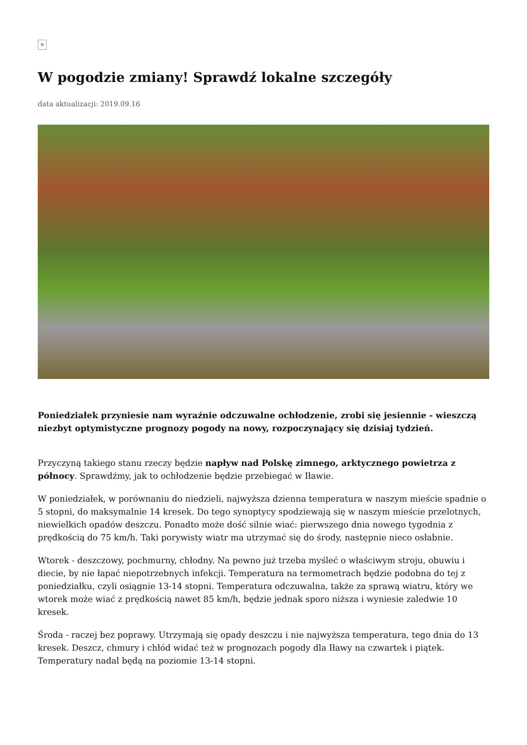×
W pogodzie zmiany! Sprawdź lokalne szczegóły
data aktualizacji: 2019.09.16
Poniedziałek przyniesie nam wyraźnie odczuwalne ochłodzenie, zrobi się jesiennie - wieszczą niezbyt optymistyczne prognozy pogody na nowy, rozpoczynający się dzisiaj tydzień.
Przyczyną takiego stanu rzeczy będzie napływ nad Polskę zimnego, arktycznego powietrza z północy. Sprawdźmy, jak to ochłodzenie będzie przebiegać w Iławie.
W poniedziałek, w porównaniu do niedzieli, najwyższa dzienna temperatura w naszym mieście spadnie o 5 stopni, do maksymalnie 14 kresek. Do tego synoptycy spodziewają się w naszym mieście przelotnych, niewielkich opadów deszczu. Ponadto może dość silnie wiać: pierwszego dnia nowego tygodnia z prędkością do 75 km/h. Taki porywisty wiatr ma utrzymać się do środy, następnie nieco osłabnie.
Wtorek - deszczowy, pochmurny, chłodny. Na pewno już trzeba myśleć o właściwym stroju, obuwiu i diecie, by nie łapać niepotrzebnych infekcji. Temperatura na termometrach będzie podobna do tej z poniedziałku, czyli osiągnie 13-14 stopni. Temperatura odczuwalna, także za sprawą wiatru, który we wtorek może wiać z prędkością nawet 85 km/h, będzie jednak sporo niższa i wyniesie zaledwie 10 kresek.
Środa - raczej bez poprawy. Utrzymają się opady deszczu i nie najwyższa temperatura, tego dnia do 13 kresek. Deszcz, chmury i chłód widać też w prognozach pogody dla Iławy na czwartek i piątek. Temperatury nadal będą na poziomie 13-14 stopni.